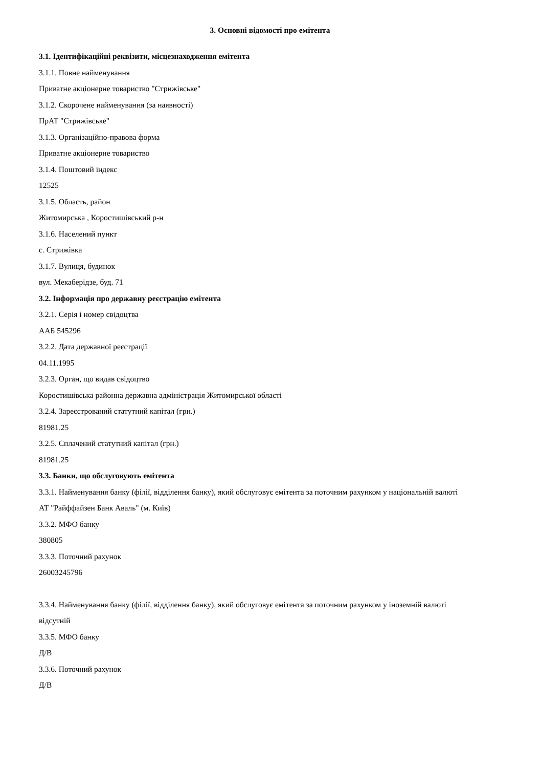3. Основні відомості про емітента
3.1. Ідентифікаційні реквізити, місцезнаходження емітента
3.1.1. Повне найменування
Приватне акціонерне товариство "Стрижівське"
3.1.2. Скорочене найменування (за наявності)
ПрАТ "Стрижівське"
3.1.3. Організаційно-правова форма
Приватне акціонерне товариство
3.1.4. Поштовий індекс
12525
3.1.5. Область, район
Житомирська , Коростишівський р-н
3.1.6. Населений пункт
с. Стрижівка
3.1.7. Вулиця, будинок
вул. Мекаберідзе, буд. 71
3.2. Інформація про державну реєстрацію емітента
3.2.1. Серія і номер свідоцтва
ААБ 545296
3.2.2. Дата державної реєстрації
04.11.1995
3.2.3. Орган, що видав свідоцтво
Коростишівська районна державна адміністрація Житомирської області
3.2.4. Зареєстрований статутний капітал (грн.)
81981.25
3.2.5. Сплачений статутний капітал (грн.)
81981.25
3.3. Банки, що обслуговують емітента
3.3.1. Найменування банку (філії, відділення банку), який обслуговує емітента за поточним рахунком у національній валюті
АТ "Райффайзен Банк Аваль" (м. Київ)
3.3.2. МФО банку
380805
3.3.3. Поточний рахунок
26003245796
3.3.4. Найменування банку (філії, відділення банку), який обслуговує емітента за поточним рахунком у іноземній валюті
відсутній
3.3.5. МФО банку
Д/В
3.3.6. Поточний рахунок
Д/В